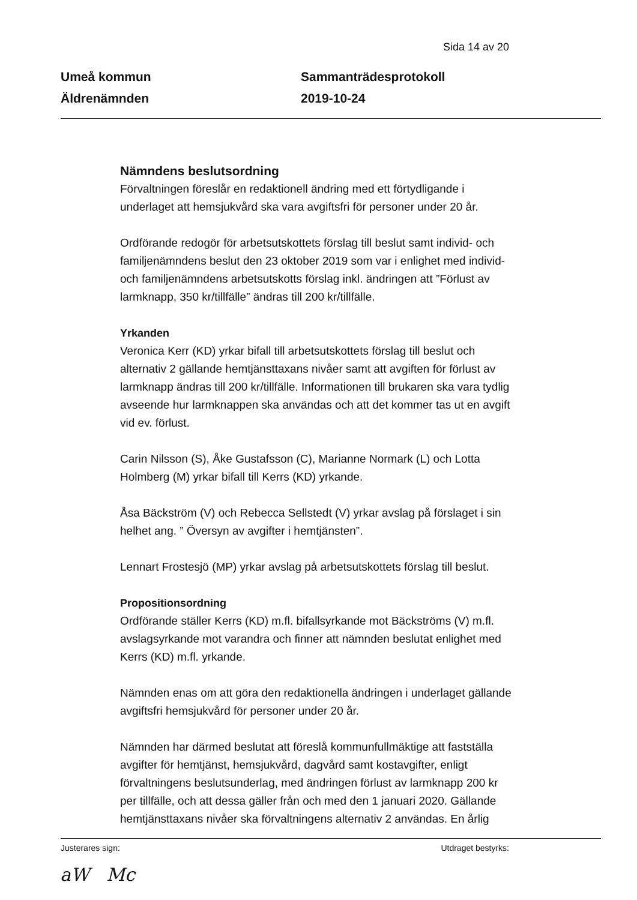Sida 14 av 20
Umeå kommun
Äldrenämnden
Sammanträdesprotokoll
2019-10-24
Nämndens beslutsordning
Förvaltningen föreslår en redaktionell ändring med ett förtydligande i underlaget att hemsjukvård ska vara avgiftsfri för personer under 20 år.
Ordförande redogör för arbetsutskottets förslag till beslut samt individ- och familjenämndens beslut den 23 oktober 2019 som var i enlighet med individ- och familjenämndens arbetsutskotts förslag inkl. ändringen att ”Förlust av larmknapp, 350 kr/tillfälle” ändras till 200 kr/tillfälle.
Yrkanden
Veronica Kerr (KD) yrkar bifall till arbetsutskottets förslag till beslut och alternativ 2 gällande hemtjänsttaxans nivåer samt att avgiften för förlust av larmknapp ändras till 200 kr/tillfälle. Informationen till brukaren ska vara tydlig avseende hur larmknappen ska användas och att det kommer tas ut en avgift vid ev. förlust.
Carin Nilsson (S), Åke Gustafsson (C), Marianne Normark (L) och Lotta Holmberg (M) yrkar bifall till Kerrs (KD) yrkande.
Åsa Bäckström (V) och Rebecca Sellstedt (V) yrkar avslag på förslaget i sin helhet ang. ” Översyn av avgifter i hemtjänsten”.
Lennart Frostesjö (MP) yrkar avslag på arbetsutskottets förslag till beslut.
Propositionsordning
Ordförande ställer Kerrs (KD) m.fl. bifallsyrkande mot Bäckströms (V) m.fl. avslagsyrkande mot varandra och finner att nämnden beslutat enlighet med Kerrs (KD) m.fl. yrkande.
Nämnden enas om att göra den redaktionella ändringen i underlaget gällande avgiftsfri hemsjukvård för personer under 20 år.
Nämnden har därmed beslutat att föreslå kommunfullmäktige att fastställa avgifter för hemtjänst, hemsjukvård, dagvård samt kostavgifter, enligt förvaltningens beslutsunderlag, med ändringen förlust av larmknapp 200 kr per tillfälle, och att dessa gäller från och med den 1 januari 2020. Gällande hemtjänsttaxans nivåer ska förvaltningens alternativ 2 användas. En årlig
Justerares sign: Utdraget bestyrks:
aW Mc